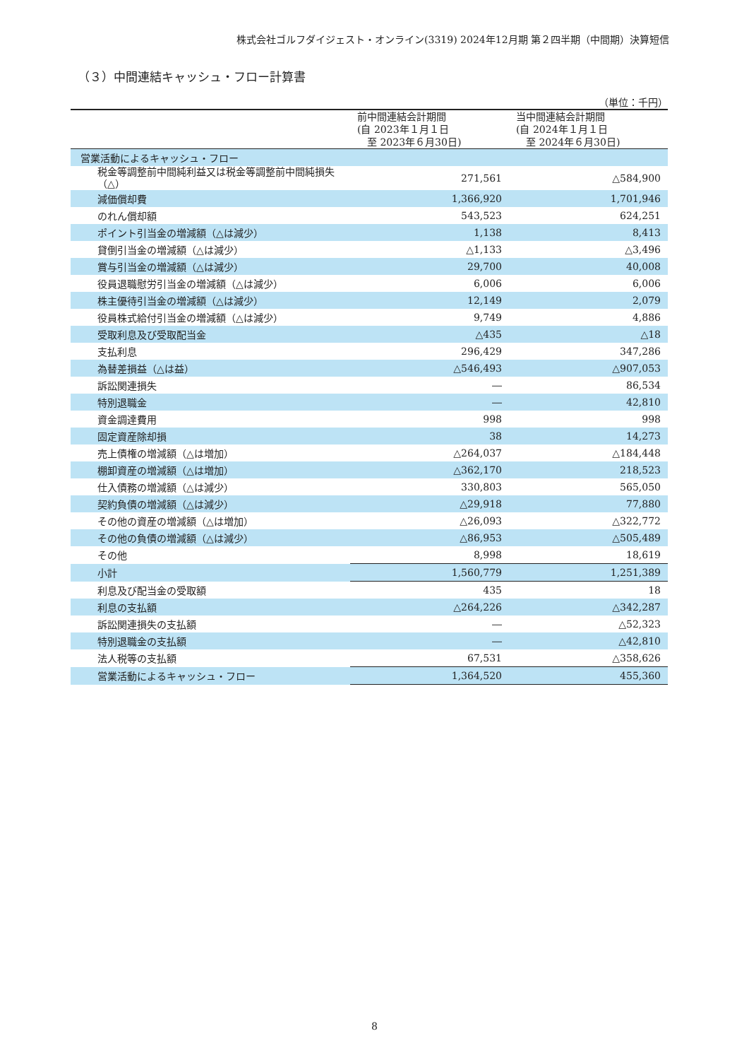株式会社ゴルフダイジェスト・オンライン(3319) 2024年12月期 第２四半期（中間期）決算短信
（３）中間連結キャッシュ・フロー計算書
（単位：千円）
| | 前中間連結会計期間 (自 2023年１月１日 至 2023年６月30日) | 当中間連結会計期間 (自 2024年１月１日 至 2024年６月30日) |
| --- | --- | --- |
| 営業活動によるキャッシュ・フロー | | |
| 税金等調整前中間純利益又は税金等調整前中間純損失（△） | 271,561 | △584,900 |
| 減価償却費 | 1,366,920 | 1,701,946 |
| のれん償却額 | 543,523 | 624,251 |
| ポイント引当金の増減額（△は減少） | 1,138 | 8,413 |
| 貸倒引当金の増減額（△は減少） | △1,133 | △3,496 |
| 賞与引当金の増減額（△は減少） | 29,700 | 40,008 |
| 役員退職慰労引当金の増減額（△は減少） | 6,006 | 6,006 |
| 株主優待引当金の増減額（△は減少） | 12,149 | 2,079 |
| 役員株式給付引当金の増減額（△は減少） | 9,749 | 4,886 |
| 受取利息及び受取配当金 | △435 | △18 |
| 支払利息 | 296,429 | 347,286 |
| 為替差損益（△は益） | △546,493 | △907,053 |
| 訴訟関連損失 | ― | 86,534 |
| 特別退職金 | ― | 42,810 |
| 資金調達費用 | 998 | 998 |
| 固定資産除却損 | 38 | 14,273 |
| 売上債権の増減額（△は増加） | △264,037 | △184,448 |
| 棚卸資産の増減額（△は増加） | △362,170 | 218,523 |
| 仕入債務の増減額（△は減少） | 330,803 | 565,050 |
| 契約負債の増減額（△は減少） | △29,918 | 77,880 |
| その他の資産の増減額（△は増加） | △26,093 | △322,772 |
| その他の負債の増減額（△は減少） | △86,953 | △505,489 |
| その他 | 8,998 | 18,619 |
| 小計 | 1,560,779 | 1,251,389 |
| 利息及び配当金の受取額 | 435 | 18 |
| 利息の支払額 | △264,226 | △342,287 |
| 訴訟関連損失の支払額 | ― | △52,323 |
| 特別退職金の支払額 | ― | △42,810 |
| 法人税等の支払額 | 67,531 | △358,626 |
| 営業活動によるキャッシュ・フロー | 1,364,520 | 455,360 |
8